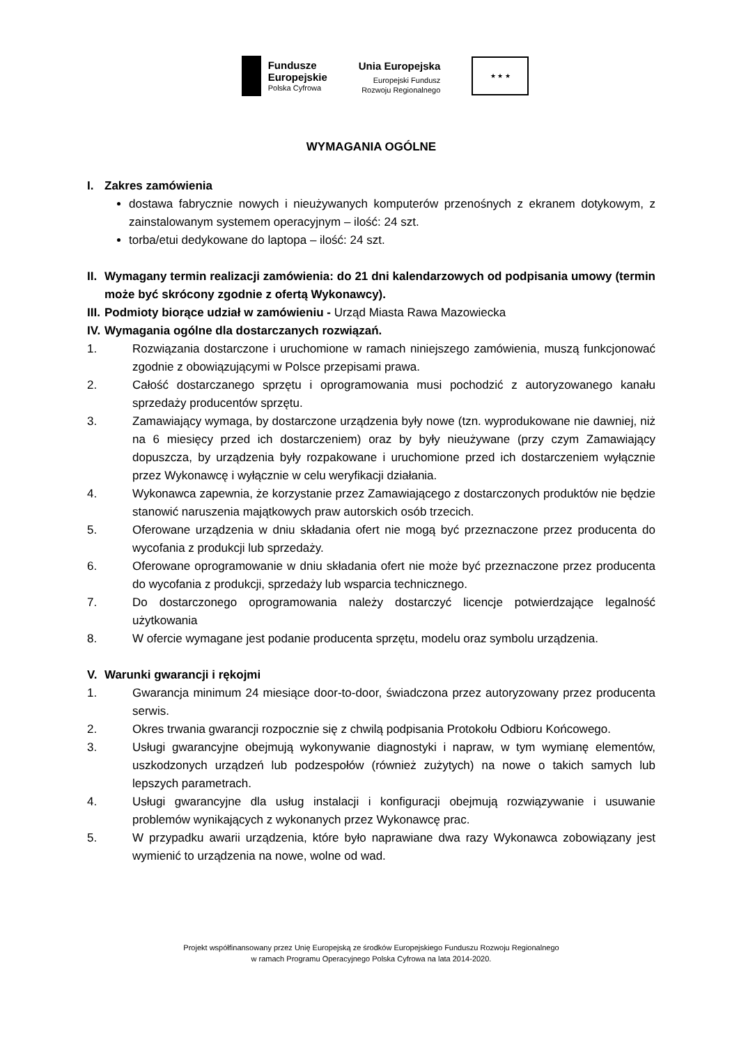Fundusze
Europejskie
Polska Cyfrowa
Unia Europejska
Europejski Fundusz
Rozwoju Regionalnego
★ ★ ★
WYMAGANIA OGÓLNE
I. Zakres zamówienia
dostawa fabrycznie nowych i nieużywanych komputerów przenośnych z ekranem dotykowym, z zainstalowanym systemem operacyjnym – ilość: 24 szt.
torba/etui dedykowane do laptopa – ilość: 24 szt.
II. Wymagany termin realizacji zamówienia: do 21 dni kalendarzowych od podpisania umowy (termin może być skrócony zgodnie z ofertą Wykonawcy).
III. Podmioty biorące udział w zamówieniu - Urząd Miasta Rawa Mazowiecka
IV. Wymagania ogólne dla dostarczanych rozwiązań.
1. Rozwiązania dostarczone i uruchomione w ramach niniejszego zamówienia, muszą funkcjonować zgodnie z obowiązującymi w Polsce przepisami prawa.
2. Całość dostarczanego sprzętu i oprogramowania musi pochodzić z autoryzowanego kanału sprzedaży producentów sprzętu.
3. Zamawiający wymaga, by dostarczone urządzenia były nowe (tzn. wyprodukowane nie dawniej, niż na 6 miesięcy przed ich dostarczeniem) oraz by były nieużywane (przy czym Zamawiający dopuszcza, by urządzenia były rozpakowane i uruchomione przed ich dostarczeniem wyłącznie przez Wykonawcę i wyłącznie w celu weryfikacji działania.
4. Wykonawca zapewnia, że korzystanie przez Zamawiającego z dostarczonych produktów nie będzie stanowić naruszenia majątkowych praw autorskich osób trzecich.
5. Oferowane urządzenia w dniu składania ofert nie mogą być przeznaczone przez producenta do wycofania z produkcji lub sprzedaży.
6. Oferowane oprogramowanie w dniu składania ofert nie może być przeznaczone przez producenta do wycofania z produkcji, sprzedaży lub wsparcia technicznego.
7. Do dostarczonego oprogramowania należy dostarczyć licencje potwierdzające legalność użytkowania
8. W ofercie wymagane jest podanie producenta sprzętu, modelu oraz symbolu urządzenia.
V. Warunki gwarancji i rękojmi
1. Gwarancja minimum 24 miesiące door-to-door, świadczona przez autoryzowany przez producenta serwis.
2. Okres trwania gwarancji rozpocznie się z chwilą podpisania Protokołu Odbioru Końcowego.
3. Usługi gwarancyjne obejmują wykonywanie diagnostyki i napraw, w tym wymianę elementów, uszkodzonych urządzeń lub podzespołów (również zużytych) na nowe o takich samych lub lepszych parametrach.
4. Usługi gwarancyjne dla usług instalacji i konfiguracji obejmują rozwiązywanie i usuwanie problemów wynikających z wykonanych przez Wykonawcę prac.
5. W przypadku awarii urządzenia, które było naprawiane dwa razy Wykonawca zobowiązany jest wymienić to urządzenia na nowe, wolne od wad.
Projekt współfinansowany przez Unię Europejską ze środków Europejskiego Funduszu Rozwoju Regionalnego
w ramach Programu Operacyjnego Polska Cyfrowa na lata 2014-2020.